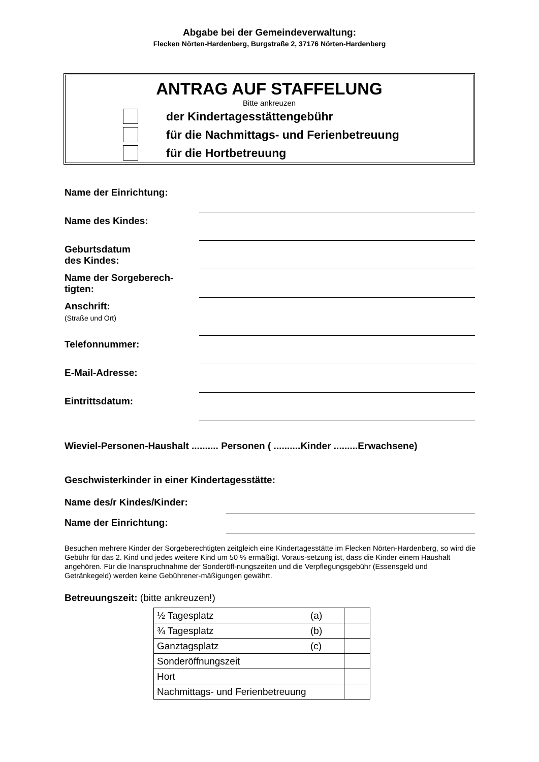Abgabe bei der Gemeindeverwaltung:
Flecken Nörten-Hardenberg, Burgstraße 2, 37176 Nörten-Hardenberg
ANTRAG AUF STAFFELUNG
Bitte ankreuzen
der Kindertagesstättengebühr
für die Nachmittags- und Ferienbetreuung
für die Hortbetreuung
Name der Einrichtung:
Name des Kindes:
Geburtsdatum
des Kindes:
Name der Sorgeberech-
tigten:
Anschrift:
(Straße und Ort)
Telefonnummer:
E-Mail-Adresse:
Eintrittsdatum:
Wieviel-Personen-Haushalt .......... Personen ( ..........Kinder .........Erwachsene)
Geschwisterkinder in einer Kindertagesstätte:
Name des/r Kindes/Kinder:
Name der Einrichtung:
Besuchen mehrere Kinder der Sorgeberechtigten zeitgleich eine Kindertagesstätte im Flecken Nörten-Hardenberg, so wird die Gebühr für das 2. Kind und jedes weitere Kind um 50 % ermäßigt. Voraus-setzung ist, dass die Kinder einem Haushalt angehören. Für die Inanspruchnahme der Sonderöff-nungszeiten und die Verpflegungsgebühr (Essensgeld und Getränkegeld) werden keine Gebührener-mäßigungen gewährt.
Betreuungszeit: (bitte ankreuzen!)
| ½ Tagesplatz | (a) | |
| ¾ Tagesplatz | (b) | |
| Ganztagsplatz | (c) | |
| Sonderöffnungszeit | | |
| Hort | | |
| Nachmittags- und Ferienbetreuung | | |